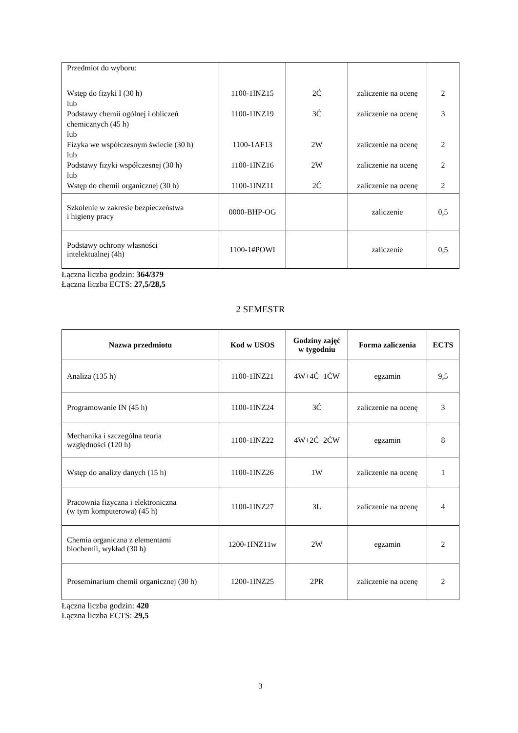| Przedmiot do wyboru: Wstęp do fizyki I (30 h) lub Podstawy chemii ogólnej i obliczeń chemicznych (45 h) lub Fizyka we współczesnym świecie (30 h) lub Podstawy fizyki współczesnej (30 h) lub Wstęp do chemii organicznej (30 h) | 1100-1INZ15 1100-1INZ19 1100-1AF13 1100-1INZ16 1100-1INZ11 | 2Ć 3Ć 2W 2W 2Ć | zaliczenie na ocenę zaliczenie na ocenę zaliczenie na ocenę zaliczenie na ocenę zaliczenie na ocenę | 2 3 2 2 2 |
| Szkolenie w zakresie bezpieczeństwa i higieny pracy | 0000-BHP-OG | | zaliczenie | 0,5 |
| Podstawy ochrony własności intelektualnej (4h) | 1100-1#POWI | | zaliczenie | 0,5 |
Łączna liczba godzin: 364/379
Łączna liczba ECTS: 27,5/28,5
2 SEMESTR
| Nazwa przedmiotu | Kod w USOS | Godziny zajęć w tygodniu | Forma zaliczenia | ECTS |
| --- | --- | --- | --- | --- |
| Analiza (135 h) | 1100-1INZ21 | 4W+4Ć+1ĆW | egzamin | 9,5 |
| Programowanie IN (45 h) | 1100-1INZ24 | 3Ć | zaliczenie na ocenę | 3 |
| Mechanika i szczególna teoria względności (120 h) | 1100-1INZ22 | 4W+2Ć+2ĆW | egzamin | 8 |
| Wstęp do analizy danych (15 h) | 1100-1INZ26 | 1W | zaliczenie na ocenę | 1 |
| Pracownia fizyczna i elektroniczna (w tym komputerowa) (45 h) | 1100-1INZ27 | 3L | zaliczenie na ocenę | 4 |
| Chemia organiczna z elementami biochemii, wykład (30 h) | 1200-1INZ11w | 2W | egzamin | 2 |
| Proseminarium chemii organicznej (30 h) | 1200-1INZ25 | 2PR | zaliczenie na ocenę | 2 |
Łączna liczba godzin: 420
Łączna liczba ECTS: 29,5
3